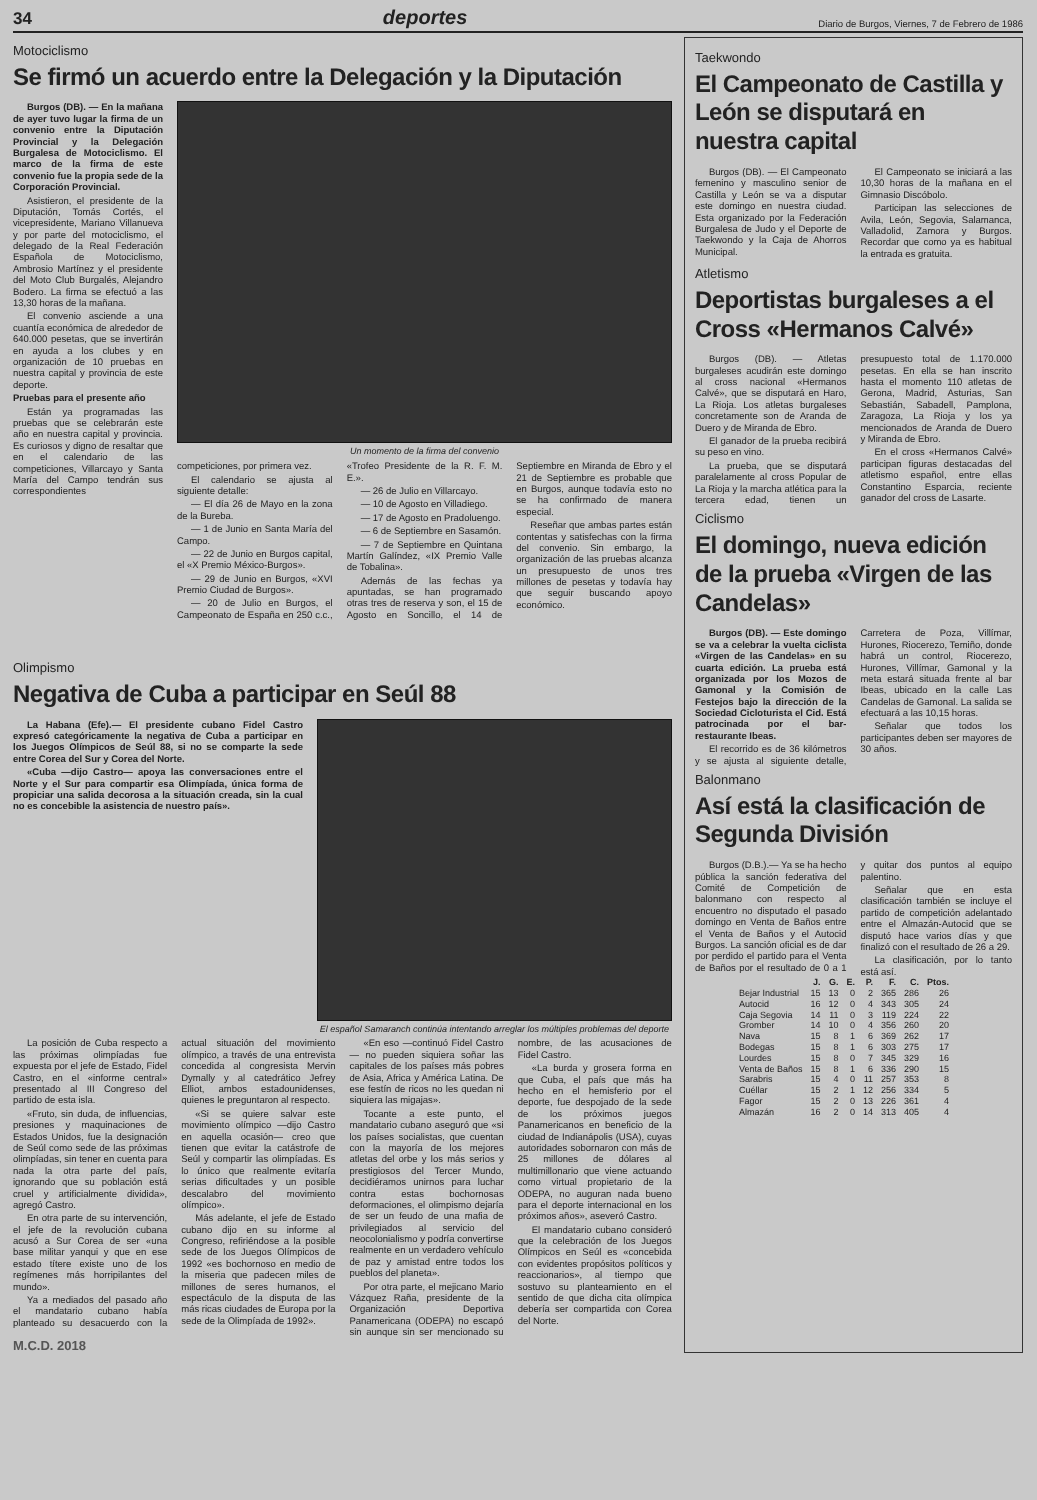34 deportes Diario de Burgos, Viernes, 7 de Febrero de 1986
Motociclismo
Se firmó un acuerdo entre la Delegación y la Diputación
Burgos (DB). — En la mañana de ayer tuvo lugar la firma de un convenio entre la Diputación Provincial y la Delegación Burgalesa de Motociclismo. El marco de la firma de este convenio fue la propia sede de la Corporación Provincial.
Asistieron, el presidente de la Diputación, Tomás Cortés, el vicepresidente, Mariano Villanueva y por parte del motociclismo, el delegado de la Real Federación Española de Motociclismo, Ambrosio Martínez y el presidente del Moto Club Burgalés, Alejandro Bodero. La firma se efectuó a las 13,30 horas de la mañana.
El convenio asciende a una cuantía económica de alrededor de 640.000 pesetas, que se invertirán en ayuda a los clubes y en organización de 10 pruebas en nuestra capital y provincia de este deporte.
Pruebas para el presente año
Están ya programadas las pruebas que se celebrarán este año en nuestra capital y provincia. Es curiosos y digno de resaltar que en el calendario de las competiciones, Villarcayo y Santa María del Campo tendrán sus correspondientes
Un momento de la firma del convenio
competiciones, por primera vez.
El calendario se ajusta al siguiente detalle:
— El día 26 de Mayo en la zona de la Bureba.
— 1 de Junio en Santa María del Campo.
— 22 de Junio en Burgos capital, el «X Premio México-Burgos».
— 29 de Junio en Burgos, «XVI Premio Ciudad de Burgos».
— 20 de Julio en Burgos, el Campeonato de España en 250 c.c., «Trofeo Presidente de la R. F. M. E.».
— 26 de Julio en Villarcayo.
— 10 de Agosto en Villadiego.
— 17 de Agosto en Pradoluengo.
— 6 de Septiembre en Sasamón.
— 7 de Septiembre en Quintana Martín Galíndez, «IX Premio Valle de Tobalina».
Además de las fechas ya apuntadas, se han programado otras tres de reserva y son, el 15 de Agosto en Soncillo, el 14 de Septiembre en Miranda de Ebro y el 21 de Septiembre es probable que en Burgos, aunque todavía esto no se ha confirmado de manera especial.
Reseñar que ambas partes están contentas y satisfechas con la firma del convenio. Sin embargo, la organización de las pruebas alcanza un presupuesto de unos tres millones de pesetas y todavía hay que seguir buscando apoyo económico.
Olimpismo
Negativa de Cuba a participar en Seúl 88
La Habana (Efe).— El presidente cubano Fidel Castro expresó categóricamente la negativa de Cuba a participar en los Juegos Olímpicos de Seúl 88, si no se comparte la sede entre Corea del Sur y Corea del Norte.
«Cuba —dijo Castro— apoya las conversaciones entre el Norte y el Sur para compartir esa Olimpíada, única forma de propiciar una salida decorosa a la situación creada, sin la cual no es concebible la asistencia de nuestro país».
El español Samaranch continúa intentando arreglar los múltiples problemas del deporte
La posición de Cuba respecto a las próximas olimpíadas fue expuesta por el jefe de Estado, Fidel Castro, en el «informe central» presentado al III Congreso del partido de esta isla.
«Fruto, sin duda, de influencias, presiones y maquinaciones de Estados Unidos, fue la designación de Seúl como sede de las próximas olimpíadas, sin tener en cuenta para nada la otra parte del país, ignorando que su población está cruel y artificialmente dividida», agregó Castro.
En otra parte de su intervención, el jefe de la revolución cubana acusó a Sur Corea de ser «una base militar yanqui y que en ese estado títere existe uno de los regímenes más horripilantes del mundo».
Ya a mediados del pasado año el mandatario cubano había planteado su desacuerdo con la actual situación del movimiento olímpico, a través de una entrevista concedida al congresista Mervin Dymally y al catedrático Jefrey Elliot, ambos estadounidenses, quienes le preguntaron al respecto.
«Si se quiere salvar este movimiento olímpico —dijo Castro en aquella ocasión— creo que tienen que evitar la catástrofe de Seúl y compartir las olimpíadas. Es lo único que realmente evitaría serias dificultades y un posible descalabro del movimiento olímpico».
Más adelante, el jefe de Estado cubano dijo en su informe al Congreso, refiriéndose a la posible sede de los Juegos Olímpicos de 1992 «es bochornoso en medio de la miseria que padecen miles de millones de seres humanos, el espectáculo de la disputa de las más ricas ciudades de Europa por la sede de la Olimpíada de 1992».
«En eso —continuó Fidel Castro— no pueden siquiera soñar las capitales de los países más pobres de Asia, Africa y América Latina. De ese festín de ricos no les quedan ni siquiera las migajas».
Tocante a este punto, el mandatario cubano aseguró que «si los países socialistas, que cuentan con la mayoría de los mejores atletas del orbe y los más serios y prestigiosos del Tercer Mundo, decidiéramos unirnos para luchar contra estas bochornosas deformaciones, el olimpismo dejaría de ser un feudo de una mafia de privilegiados al servicio del neocolonialismo y podría convertirse realmente en un verdadero vehículo de paz y amistad entre todos los pueblos del planeta».
Por otra parte, el mejicano Mario Vázquez Raña, presidente de la Organización Deportiva Panamericana (ODEPA) no escapó sin aunque sin ser mencionado su nombre, de las acusaciones de Fidel Castro.
«La burda y grosera forma en que Cuba, el país que más ha hecho en el hemisferio por el deporte, fue despojado de la sede de los próximos juegos Panamericanos en beneficio de la ciudad de Indianápolis (USA), cuyas autoridades sobornaron con más de 25 millones de dólares al multimillonario que viene actuando como virtual propietario de la ODEPA, no auguran nada bueno para el deporte internacional en los próximos años», aseveró Castro.
El mandatario cubano consideró que la celebración de los Juegos Olímpicos en Seúl es «concebida con evidentes propósitos políticos y reaccionarios», al tiempo que sostuvo su planteamiento en el sentido de que dicha cita olímpica debería ser compartida con Corea del Norte.
M.C.D. 2018
Taekwondo
El Campeonato de Castilla y León se disputará en nuestra capital
Burgos (DB). — El Campeonato femenino y masculino senior de Castilla y León se va a disputar este domingo en nuestra ciudad. Esta organizado por la Federación Burgalesa de Judo y el Deporte de Taekwondo y la Caja de Ahorros Municipal.
El Campeonato se iniciará a las 10,30 horas de la mañana en el Gimnasio Discóbolo.
Participan las selecciones de Avila, León, Segovia, Salamanca, Valladolid, Zamora y Burgos. Recordar que como ya es habitual la entrada es gratuita.
Atletismo
Deportistas burgaleses a el Cross «Hermanos Calvé»
Burgos (DB). — Atletas burgaleses acudirán este domingo al cross nacional «Hermanos Calvé», que se disputará en Haro, La Rioja. Los atletas burgaleses concretamente son de Aranda de Duero y de Miranda de Ebro.
El ganador de la prueba recibirá su peso en vino.
La prueba, que se disputará paralelamente al cross Popular de La Rioja y la marcha atlética para la tercera edad, tienen un presupuesto total de 1.170.000 pesetas. En ella se han inscrito hasta el momento 110 atletas de Gerona, Madrid, Asturias, San Sebastián, Sabadell, Pamplona, Zaragoza, La Rioja y los ya mencionados de Aranda de Duero y Miranda de Ebro.
En el cross «Hermanos Calvé» participan figuras destacadas del atletismo español, entre ellas Constantino Esparcia, reciente ganador del cross de Lasarte.
Ciclismo
El domingo, nueva edición de la prueba «Virgen de las Candelas»
Burgos (DB). — Este domingo se va a celebrar la vuelta ciclista «Virgen de las Candelas» en su cuarta edición. La prueba está organizada por los Mozos de Gamonal y la Comisión de Festejos bajo la dirección de la Sociedad Cicloturista el Cid. Está patrocinada por el bar-restaurante Ibeas.
El recorrido es de 36 kilómetros y se ajusta al siguiente detalle, Carretera de Poza, Villímar, Hurones, Riocerezo, Temiño, donde habrá un control, Riocerezo, Hurones, Villímar, Gamonal y la meta estará situada frente al bar Ibeas, ubicado en la calle Las Candelas de Gamonal. La salida se efectuará a las 10,15 horas.
Señalar que todos los participantes deben ser mayores de 30 años.
Balonmano
Así está la clasificación de Segunda División
Burgos (D.B.).— Ya se ha hecho pública la sanción federativa del Comité de Competición de balonmano con respecto al encuentro no disputado el pasado domingo en Venta de Baños entre el Venta de Baños y el Autocid Burgos. La sanción oficial es de dar por perdido el partido para el Venta de Baños por el resultado de 0 a 1 y quitar dos puntos al equipo palentino.
Señalar que en esta clasificación también se incluye el partido de competición adelantado entre el Almazán-Autocid que se disputó hace varios días y que finalizó con el resultado de 26 a 29.
La clasificación, por lo tanto está así.
| | J. | G. | E. | P. | F. | C. | Ptos. |
| --- | --- | --- | --- | --- | --- | --- | --- |
| Bejar Industrial | 15 | 13 | 0 | 2 | 365 | 286 | 26 |
| Autocid | 16 | 12 | 0 | 4 | 343 | 305 | 24 |
| Caja Segovia | 14 | 11 | 0 | 3 | 119 | 224 | 22 |
| Gromber | 14 | 10 | 0 | 4 | 356 | 260 | 20 |
| Nava | 15 | 8 | 1 | 6 | 369 | 262 | 17 |
| Bodegas | 15 | 8 | 1 | 6 | 303 | 275 | 17 |
| Lourdes | 15 | 8 | 0 | 7 | 345 | 329 | 16 |
| Venta de Baños | 15 | 8 | 1 | 6 | 336 | 290 | 15 |
| Sarabris | 15 | 4 | 0 | 11 | 257 | 353 | 8 |
| Cuéllar | 15 | 2 | 1 | 12 | 256 | 334 | 5 |
| Fagor | 15 | 2 | 0 | 13 | 226 | 361 | 4 |
| Almazán | 16 | 2 | 0 | 14 | 313 | 405 | 4 |